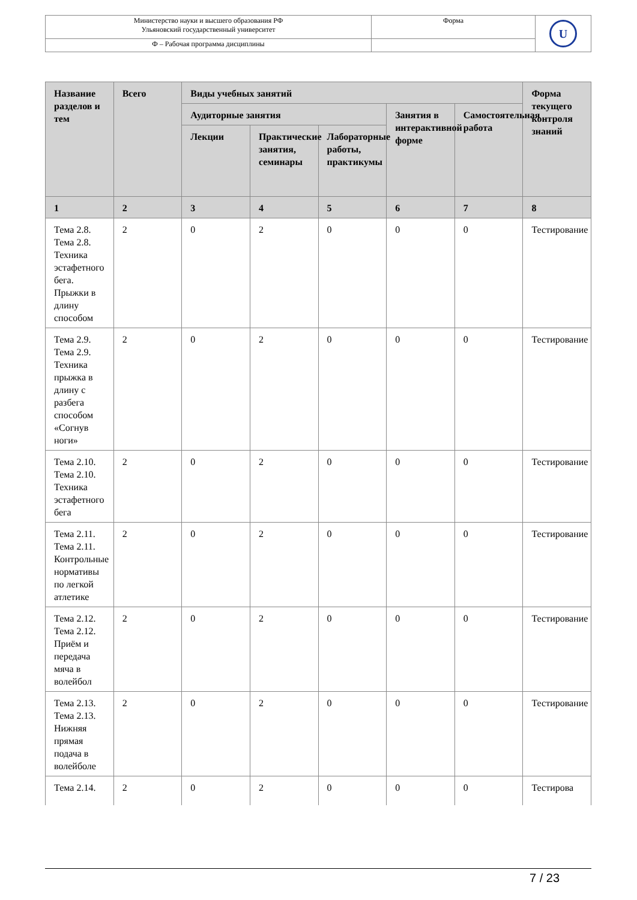| Министерство науки и высшего образования РФ Ульяновский государственный университет | Форма | U |
| Ф – Рабочая программа дисциплины | | |
| Название разделов и тем | Всего | Виды учебных занятий | | | | | Форма текущего контроля знаний |
| --- | --- | --- | --- | --- | --- | --- | --- |
| | | Аудиторные занятия | | | Занятия в интерактивной форме | Самостоятельная работа | |
| | | Лекции | Практические занятия, семинары | Лабораторные работы, практикумы | | | |
| 1 | 2 | 3 | 4 | 5 | 6 | 7 | 8 |
| Тема 2.8. Тема 2.8. Техника эстафетного бега. Прыжки в длину способом | 2 | 0 | 2 | 0 | 0 | 0 | Тестирование |
| Тема 2.9. Тема 2.9. Техника прыжка в длину с разбега способом «Согнув ноги» | 2 | 0 | 2 | 0 | 0 | 0 | Тестирование |
| Тема 2.10. Тема 2.10. Техника эстафетного бега | 2 | 0 | 2 | 0 | 0 | 0 | Тестирование |
| Тема 2.11. Тема 2.11. Контрольные нормативы по легкой атлетике | 2 | 0 | 2 | 0 | 0 | 0 | Тестирование |
| Тема 2.12. Тема 2.12. Приём и передача мяча в волейбол | 2 | 0 | 2 | 0 | 0 | 0 | Тестирование |
| Тема 2.13. Тема 2.13. Нижняя прямая подача в волейболе | 2 | 0 | 2 | 0 | 0 | 0 | Тестирование |
| Тема 2.14. | 2 | 0 | 2 | 0 | 0 | 0 | Тестирова |
7 / 23